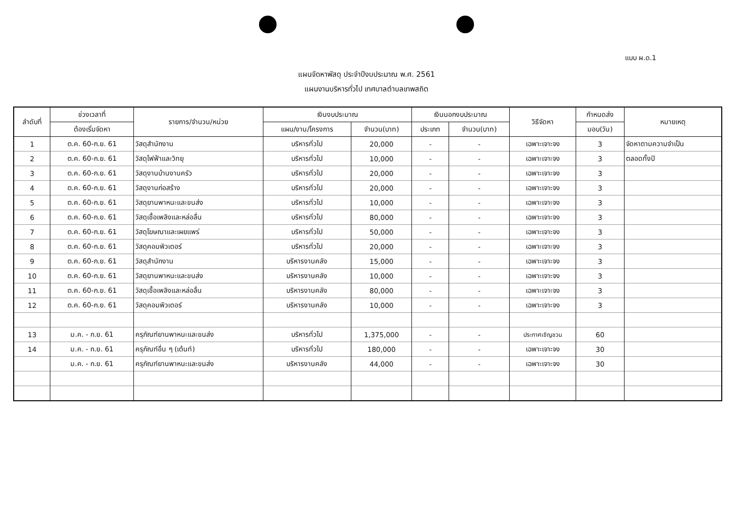แบบ ผ.ด.1
แผนจัดหาพัสดุ ประจำปีงบประมาณ พ.ศ. 2561
แผนงานบริหารทั่วไป เทศบาลตำบลเทพสถิต
| ลำดับที่ | ช่วงเวลาที่ | รายการ/จำนวน/หน่วย | เงินงบประมาณ | | เงินนอกงบประมาณ | | วิธีจัดหา | กำหนดส่ง | หมายเหตุ |
| --- | --- | --- | --- | --- | --- | --- | --- | --- | --- |
| | ต้องเริ่มจัดหา | | แผน/งาน/โครงการ | จำนวน(บาท) | ประเภท | จำนวน(บาท) | | มอบ(วัน) | |
| 1 | ต.ค. 60-ก.ย. 61 | วัสดุสำนักงาน | บริหารทั่วไป | 20,000 | - | - | เฉพาะเจาะจง | 3 | จัดหาตามความจำเป็น |
| 2 | ต.ค. 60-ก.ย. 61 | วัสดุไฟฟ้าและวิทยุ | บริหารทั่วไป | 10,000 | - | - | เฉพาะเจาะจง | 3 | ตลอดทั้งปี |
| 3 | ต.ค. 60-ก.ย. 61 | วัสดุงานบ้านงานครัว | บริหารทั่วไป | 20,000 | - | - | เฉพาะเจาะจง | 3 | |
| 4 | ต.ค. 60-ก.ย. 61 | วัสดุงานก่อสร้าง | บริหารทั่วไป | 20,000 | - | - | เฉพาะเจาะจง | 3 | |
| 5 | ต.ค. 60-ก.ย. 61 | วัสดุยานพาหนะและขนส่ง | บริหารทั่วไป | 10,000 | - | - | เฉพาะเจาะจง | 3 | |
| 6 | ต.ค. 60-ก.ย. 61 | วัสดุเชื้อเพลิงและหล่อลื่น | บริหารทั่วไป | 80,000 | - | - | เฉพาะเจาะจง | 3 | |
| 7 | ต.ค. 60-ก.ย. 61 | วัสดุโฆษณาและเผยแพร่ | บริหารทั่วไป | 50,000 | - | - | เฉพาะเจาะจง | 3 | |
| 8 | ต.ค. 60-ก.ย. 61 | วัสดุคอมพิวเตอร์ | บริหารทั่วไป | 20,000 | - | - | เฉพาะเจาะจง | 3 | |
| 9 | ต.ค. 60-ก.ย. 61 | วัสดุสำนักงาน | บริหารงานคลัง | 15,000 | - | - | เฉพาะเจาะจง | 3 | |
| 10 | ต.ค. 60-ก.ย. 61 | วัสดุยานพาหนะและขนส่ง | บริหารงานคลัง | 10,000 | - | - | เฉพาะเจาะจง | 3 | |
| 11 | ต.ค. 60-ก.ย. 61 | วัสดุเชื้อเพลิงและหล่อลื่น | บริหารงานคลัง | 80,000 | - | - | เฉพาะเจาะจง | 3 | |
| 12 | ต.ค. 60-ก.ย. 61 | วัสดุคอมพิวเตอร์ | บริหารงานคลัง | 10,000 | - | - | เฉพาะเจาะจง | 3 | |
| 13 | ม.ค. - ก.ย. 61 | ครุภัณฑ์ยานพาหนะและขนส่ง | บริหารทั่วไป | 1,375,000 | - | - | ประกาศเชิญชวน | 60 | |
| 14 | ม.ค. - ก.ย. 61 | ครุภัณฑ์อื่น ๆ (เต้นท์) | บริหารทั่วไป | 180,000 | - | - | เฉพาะเจาะจง | 30 | |
| | ม.ค. - ก.ย. 61 | ครุภัณฑ์ยานพาหนะและขนส่ง | บริหารงานคลัง | 44,000 | - | - | เฉพาะเจาะจง | 30 | |